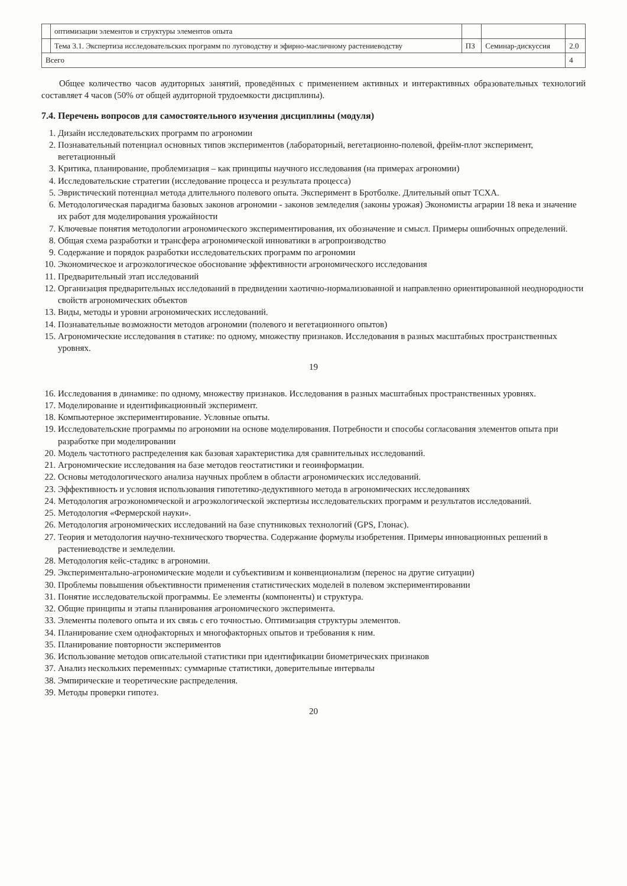| | оптимизации элементов и структуры элементов опыта | | | |
| | Тема 3.1. Экспертиза исследовательских программ по луговодству и эфирно-масличному растениеводству | ПЗ | Семинар-дискуссия | 2.0 |
| Всего | | | | 4 |
Общее количество часов аудиторных занятий, проведённых с применением активных и интерактивных образовательных технологий составляет 4 часов (50% от общей аудиторной трудоемкости дисциплины).
7.4. Перечень вопросов для самостоятельного изучения дисциплины (модуля)
1. Дизайн исследовательских программ по агрономии
2. Познавательный потенциал основных типов экспериментов (лабораторный, вегетационно-полевой, фрейм-плот эксперимент, вегетационный
3. Критика, планирование, проблемизация – как принципы научного исследования (на примерах агрономии)
4. Исследовательские стратегии (исследование процесса и результата процесса)
5. Эвристический потенциал метода длительного полевого опыта. Эксперимент в Бротболке. Длительный опыт ТСХА.
6. Методологическая парадигма базовых законов агрономии - законов земледелия (законы урожая) Экономисты аграрии 18 века и значение их работ для моделирования урожайности
7. Ключевые понятия методологии агрономического экспериментирования, их обозначение и смысл. Примеры ошибочных определений.
8. Общая схема разработки и трансфера агрономической инноватики в агропроизводство
9. Содержание и порядок разработки исследовательских программ по агрономии
10. Экономическое и агроэкологическое обоснование эффективности агрономического исследования
11. Предварительный этап исследований
12. Организация предварительных исследований в предвидении хаотично-нормализованной и направленно ориентированной неоднородности свойств агрономических объектов
13. Виды, методы и уровни агрономических исследований.
14. Познавательные возможности методов агрономии (полевого и вегетационного опытов)
15. Агрономические исследования в статике: по одному, множеству признаков. Исследования в разных масштабных пространственных уровнях.
19
16. Исследования в динамике: по одному, множеству признаков. Исследования в разных масштабных пространственных уровнях.
17. Моделирование и идентификационный эксперимент.
18. Компьютерное экспериментирование. Условные опыты.
19. Исследовательские программы по агрономии на основе моделирования. Потребности и способы согласования элементов опыта при разработке при моделировании
20. Модель частотного распределения как базовая характеристика для сравнительных исследований.
21. Агрономические исследования на базе методов геостатистики и геоинформации.
22. Основы методологического анализа научных проблем в области агрономических исследований.
23. Эффективность и условия использования гипотетико-дедуктивного метода в агрономических исследованиях
24. Методология агроэкономической и агроэкологической экспертизы исследовательских программ и результатов исследований.
25. Методология «Фермерской науки».
26. Методология агрономических исследований на базе спутниковых технологий (GPS, Глонас).
27. Теория и методология научно-технического творчества. Содержание формулы изобретения. Примеры инновационных решений в растениеводстве и земледелии.
28. Методология кейс-стадикс в агрономии.
29. Экспериментально-агрономические модели и субъективизм и конвенционализм (перенос на другие ситуации)
30. Проблемы повышения объективности применения статистических моделей в полевом экспериментировании
31. Понятие исследовательской программы. Ее элементы (компоненты) и структура.
32. Общие принципы и этапы планирования агрономического эксперимента.
33. Элементы полевого опыта и их связь с его точностью. Оптимизация структуры элементов.
34. Планирование схем однофакторных и многофакторных опытов и требования к ним.
35. Планирование повторности экспериментов
36. Использование методов описательной статистики при идентификации биометрических признаков
37. Анализ нескольких переменных: суммарные статистики, доверительные интервалы
38. Эмпирические и теоретические распределения.
39. Методы проверки гипотез.
20